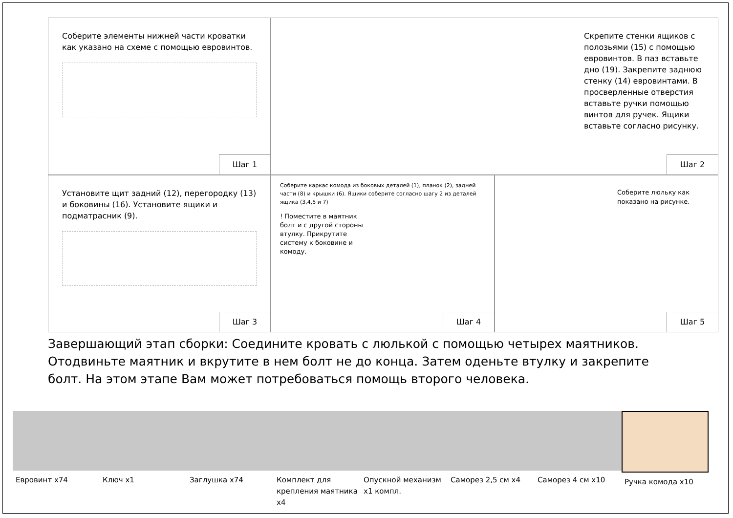Соберите элементы нижней части кроватки как указано на схеме с помощью евровинтов.
Шаг 1
Скрепите стенки ящиков с полозьями (15) с помощью евровинтов. В паз вставьте дно (19). Закрепите заднюю стенку (14) евровинтами. В просверленные отверстия вставьте ручки помощью винтов для ручек. Ящики вставьте согласно рисунку.
Шаг 2
Установите щит задний (12), перегородку (13) и боковины (16). Установите ящики и подматрасник (9).
Шаг 3
Соберите каркас комода из боковых деталей (1), планок (2), задней части (8) и крышки (6). Ящики соберите согласно шагу 2 из деталей ящика (3,4,5 и 7)
! Поместите в маятник болт и с другой стороны втулку. Прикрутите систему к боковине и комоду.
Шаг 4
Соберите люльку как показано на рисунке.
Шаг 5
Завершающий этап сборки: Соедините кровать с люлькой с помощью четырех маятников. Отодвиньте маятник и вкрутите в нем болт не до конца. Затем оденьте втулку и закрепите болт. На этом этапе Вам может потребоваться помощь второго человека.
Евровинт х74 Ключ х1 Заглушка х74 Комплект для крепления маятника х4
Опускной механизм х1 компл. Саморез 2,5 см х4 Саморез 4 см х10 Ручка комода х10